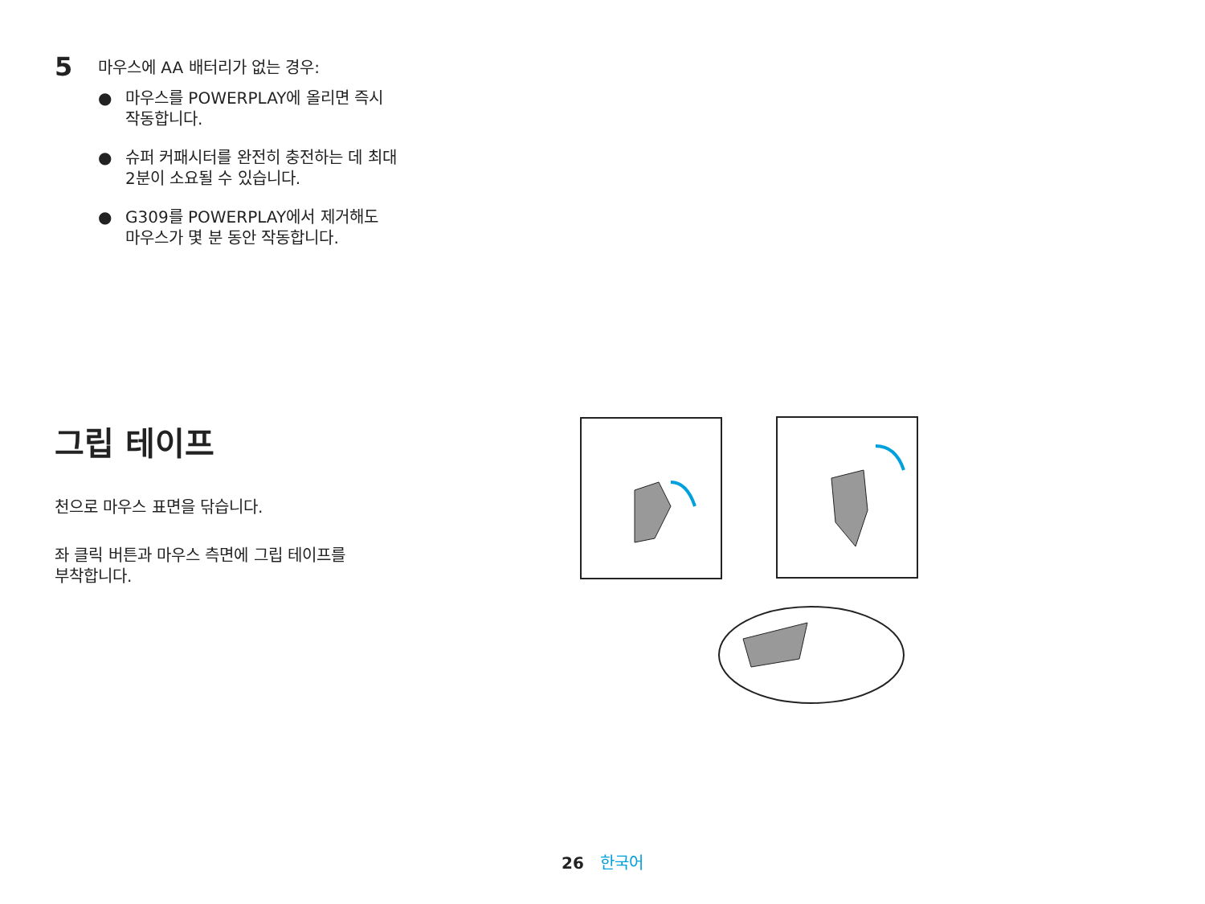5
마우스에 AA 배터리가 없는 경우:
● 마우스를 POWERPLAY에 올리면 즉시
작동합니다.
● 슈퍼 커패시터를 완전히 충전하는 데 최대
2분이 소요될 수 있습니다.
● G309를 POWERPLAY에서 제거해도
마우스가 몇 분 동안 작동합니다.
그립 테이프
천으로 마우스 표면을 닦습니다.
좌 클릭 버튼과 마우스 측면에 그립 테이프를
부착합니다.
26 한국어